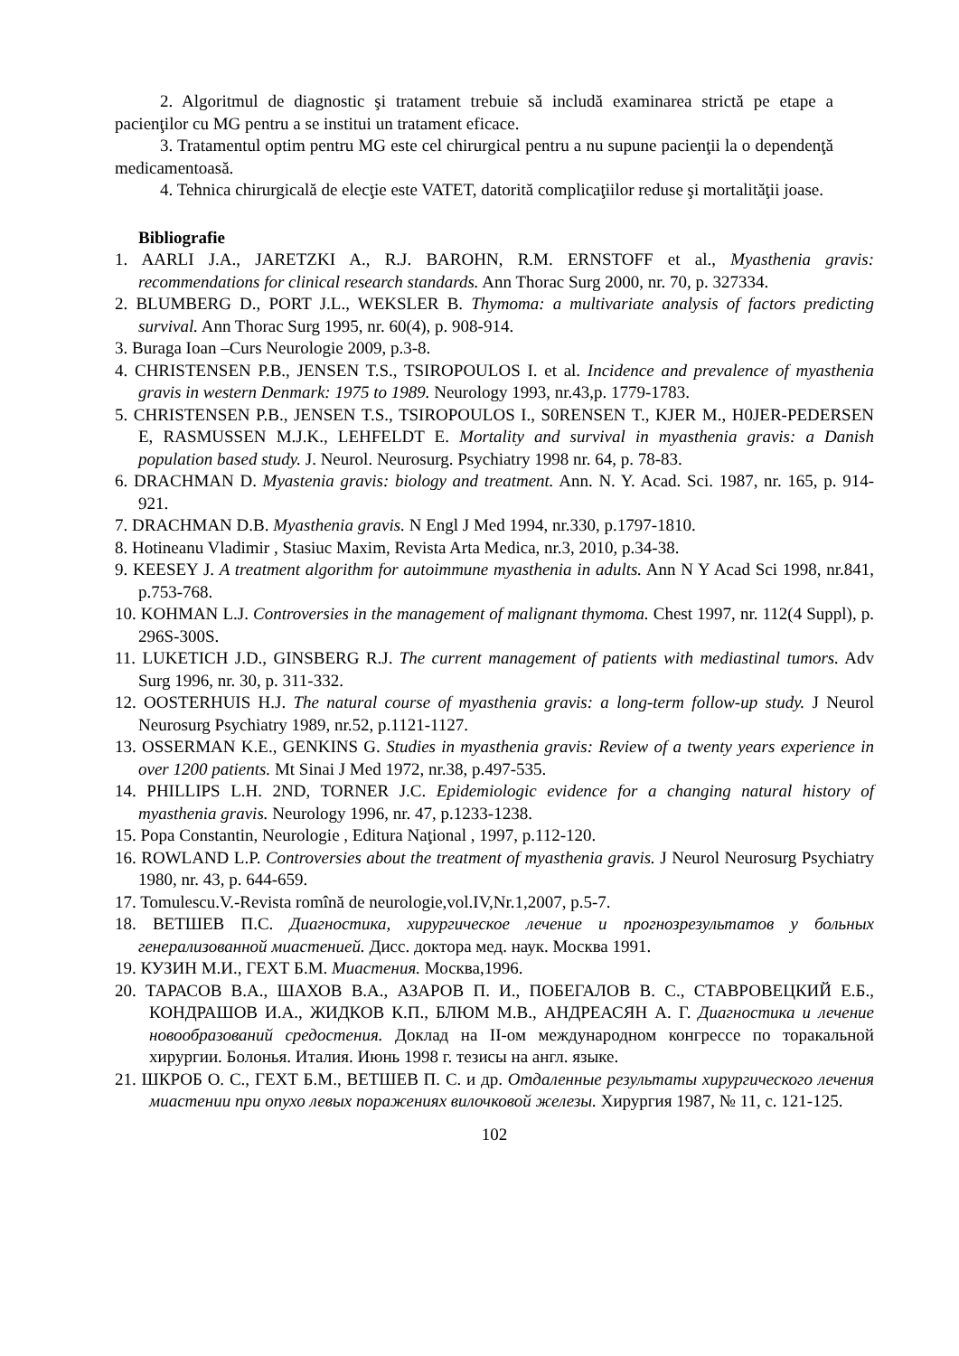2. Algoritmul de diagnostic şi tratament trebuie să includă examinarea strictă pe etape a pacienţilor cu MG pentru a se institui un tratament eficace.
3. Tratamentul optim pentru MG este cel chirurgical pentru a nu supune pacienţii la o dependenţă medicamentoasă.
4. Tehnica chirurgicală de elecţie este VATET, datorită complicaţiilor reduse şi mortalităţii joase.
Bibliografie
1. AARLI J.A., JARETZKI A., R.J. BAROHN, R.M. ERNSTOFF et al., Myasthenia gravis: recommendations for clinical research standards. Ann Thorac Surg 2000, nr. 70, p. 327334.
2. BLUMBERG D., PORT J.L., WEKSLER B. Thymoma: a multivariate analysis of factors predicting survival. Ann Thorac Surg 1995, nr. 60(4), p. 908-914.
3. Buraga Ioan –Curs Neurologie 2009, p.3-8.
4. CHRISTENSEN P.B., JENSEN T.S., TSIROPOULOS I. et al. Incidence and prevalence of myasthenia gravis in western Denmark: 1975 to 1989. Neurology 1993, nr.43,p. 1779-1783.
5. CHRISTENSEN P.B., JENSEN T.S., TSIROPOULOS I., S0RENSEN T., KJER M., H0JER-PEDERSEN E, RASMUSSEN M.J.K., LEHFELDT E. Mortality and survival in myasthenia gravis: a Danish population based study. J. Neurol. Neurosurg. Psychiatry 1998 nr. 64, p. 78-83.
6. DRACHMAN D. Myastenia gravis: biology and treatment. Ann. N. Y. Acad. Sci. 1987, nr. 165, p. 914-921.
7. DRACHMAN D.B. Myasthenia gravis. N Engl J Med 1994, nr.330, p.1797-1810.
8. Hotineanu Vladimir , Stasiuc Maxim, Revista Arta Medica, nr.3, 2010, p.34-38.
9. KEESEY J. A treatment algorithm for autoimmune myasthenia in adults. Ann N Y Acad Sci 1998, nr.841, p.753-768.
10. KOHMAN L.J. Controversies in the management of malignant thymoma. Chest 1997, nr. 112(4 Suppl), p. 296S-300S.
11. LUKETICH J.D., GINSBERG R.J. The current management of patients with mediastinal tumors. Adv Surg 1996, nr. 30, p. 311-332.
12. OOSTERHUIS H.J. The natural course of myasthenia gravis: a long-term follow-up study. J Neurol Neurosurg Psychiatry 1989, nr.52, p.1121-1127.
13. OSSERMAN K.E., GENKINS G. Studies in myasthenia gravis: Review of a twenty years experience in over 1200 patients. Mt Sinai J Med 1972, nr.38, p.497-535.
14. PHILLIPS L.H. 2ND, TORNER J.C. Epidemiologic evidence for a changing natural history of myasthenia gravis. Neurology 1996, nr. 47, p.1233-1238.
15. Popa Constantin, Neurologie , Editura Naţional , 1997, p.112-120.
16. ROWLAND L.P. Controversies about the treatment of myasthenia gravis. J Neurol Neurosurg Psychiatry 1980, nr. 43, p. 644-659.
17. Tomulescu.V.-Revista romînă de neurologie,vol.IV,Nr.1,2007, p.5-7.
18. ВЕТШЕВ П.С. Диагностика, хирургическое лечение и прогнозрезультатов у больных генерализованной миастенией. Дисс. доктора мед. наук. Москва 1991.
19. КУЗИН М.И., ГЕХТ Б.М. Миастения. Москва,1996.
20. ТАРАСОВ В.А., ШАХОВ В.А., АЗАРОВ П. И., ПОБЕГАЛОВ В. С., СТАВРОВЕЦКИЙ Е.Б., КОНДРАШОВ И.А., ЖИДКОВ К.П., БЛЮМ М.В., АНДРЕАСЯН А. Г. Диагностика и лечение новообразований средостения. Доклад на II-ом международном конгрессе по торакальной хирургии. Болонья. Италия. Июнь 1998 г. тезисы на англ. языке.
21. ШКРОБ О. С., ГЕХТ Б.М., ВЕТШЕВ П. С. и др. Отдаленные результаты хирургического лечения миастении при опухо левых поражениях вилочковой железы. Хирургия 1987, № 11, с. 121-125.
102